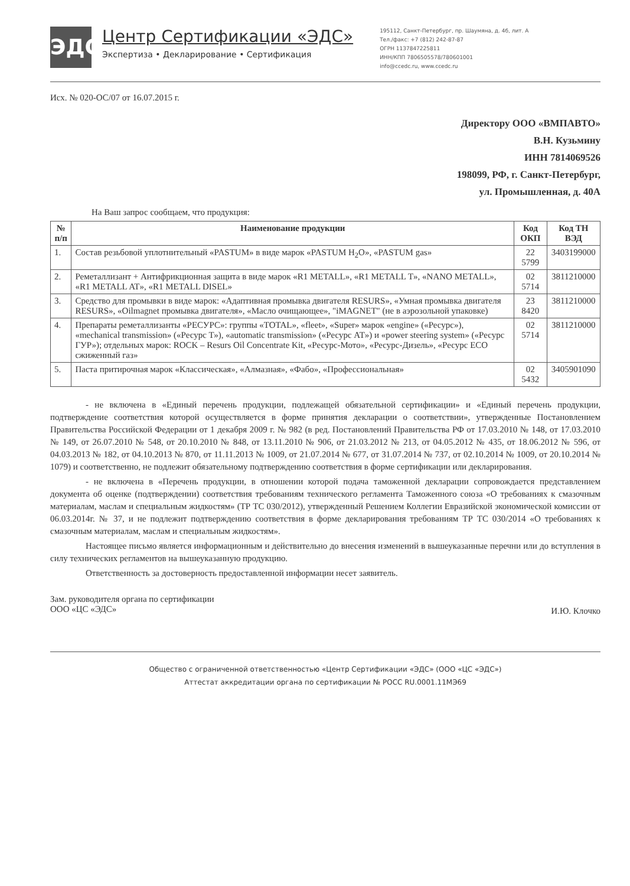ЭДС
Центр Сертификации «ЭДС»
Экспертиза • Декларирование • Сертификация
195112, Санкт-Петербург, пр. Шаумяна, д. 4б, лит. А
Тел./факс: +7 (812) 242-87-87
ОГРН 1137847225811
ИНН/КПП 7806505578/780601001
info@ccedc.ru, www.ccedc.ru
Исх. № 020-ОС/07 от 16.07.2015 г.
Директору ООО «ВМПАВТО»
В.Н. Кузьмину
ИНН 7814069526
198099, РФ, г. Санкт-Петербург,
ул. Промышленная, д. 40А
На Ваш запрос сообщаем, что продукция:
| № п/п | Наименование продукции | Код ОКП | Код ТН ВЭД |
| --- | --- | --- | --- |
| 1. | Состав резьбовой уплотнительный «PASTUM» в виде марок «PASTUM H<sub>2</sub>O», «PASTUM gas» | 22 5799 | 3403199000 |
| 2. | Реметаллизант + Антифрикционная защита в виде марок «R1 METALL», «R1 METALL T», «NANO METALL», «R1 METALL AT», «R1 METALL DISEL» | 02 5714 | 3811210000 |
| 3. | Средство для промывки в виде марок: «Адаптивная промывка двигателя RESURS», «Умная промывка двигателя RESURS», «Oilmagnet промывка двигателя», «Масло очищающее», "iMAGNET" (не в аэрозольной упаковке) | 23 8420 | 3811210000 |
| 4. | Препараты реметаллизанты «РЕСУРС»: группы «TOTAL», «fleet», «Super» марок «engine» («Ресурс»), «mechanical transmission» («Ресурс Т»), «automatic transmission» («Ресурс АТ») и «power steering system» («Ресурс ГУР»); отдельных марок: ROCK – Resurs Oil Concentrate Kit, «Ресурс-Мото», «Ресурс-Дизель», «Ресурс ECO сжиженный газ» | 02 5714 | 3811210000 |
| 5. | Паста притирочная марок «Классическая», «Алмазная», «Фабо», «Профессиональная» | 02 5432 | 3405901090 |
- не включена в «Единый перечень продукции, подлежащей обязательной сертификации» и «Единый перечень продукции, подтверждение соответствия которой осуществляется в форме принятия декларации о соответствии», утвержденные Постановлением Правительства Российской Федерации от 1 декабря 2009 г. № 982 (в ред. Постановлений Правительства РФ от 17.03.2010 № 148, от 17.03.2010 № 149, от 26.07.2010 № 548, от 20.10.2010 № 848, от 13.11.2010 № 906, от 21.03.2012 № 213, от 04.05.2012 № 435, от 18.06.2012 № 596, от 04.03.2013 № 182, от 04.10.2013 № 870, от 11.11.2013 № 1009, от 21.07.2014 № 677, от 31.07.2014 № 737, от 02.10.2014 № 1009, от 20.10.2014 № 1079) и соответственно, не подлежит обязательному подтверждению соответствия в форме сертификации или декларирования.
- не включена в «Перечень продукции, в отношении которой подача таможенной декларации сопровождается представлением документа об оценке (подтверждении) соответствия требованиям технического регламента Таможенного союза «О требованиях к смазочным материалам, маслам и специальным жидкостям» (ТР ТС 030/2012), утвержденный Решением Коллегии Евразийской экономической комиссии от 06.03.2014г. № 37, и не подлежит подтверждению соответствия в форме декларирования требованиям ТР ТС 030/2014 «О требованиях к смазочным материалам, маслам и специальным жидкостям».
Настоящее письмо является информационным и действительно до внесения изменений в вышеуказанные перечни или до вступления в силу технических регламентов на вышеуказанную продукцию.
Ответственность за достоверность предоставленной информации несет заявитель.
Зам. руководителя органа по сертификации
ООО «ЦС «ЭДС»
И.Ю. Клочко
Общество с ограниченной ответственностью «Центр Сертификации «ЭДС» (ООО «ЦС «ЭДС»)
Аттестат аккредитации органа по сертификации № РОСС RU.0001.11МЭ69